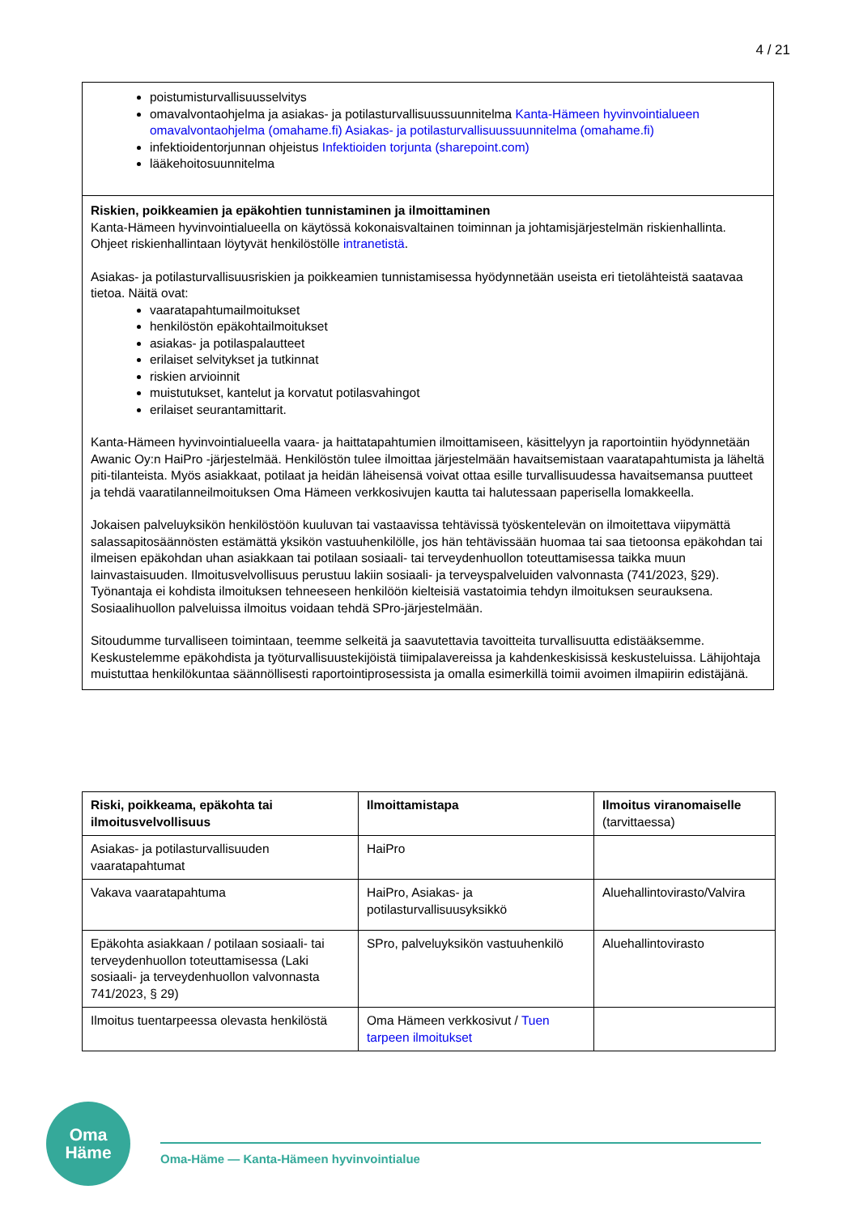4 / 21
poistumisturvallisuusselvitys
omavalvontaohjelma ja asiakas- ja potilasturvallisuussuunnitelma Kanta-Hämeen hyvinvointialueen omavalvontaohjelma (omahame.fi) Asiakas- ja potilasturvallisuussuunnitelma (omahame.fi)
infektioidentorjunnan ohjeistus Infektioiden torjunta (sharepoint.com)
lääkehoitosuunnitelma
Riskien, poikkeamien ja epäkohtien tunnistaminen ja ilmoittaminen
Kanta-Hämeen hyvinvointialueella on käytössä kokonaisvaltainen toiminnan ja johtamisjärjestelmän riskienhallinta. Ohjeet riskienhallintaan löytyvät henkilöstölle intranetistä.
Asiakas- ja potilasturvallisuusriskien ja poikkeamien tunnistamisessa hyödynnetään useista eri tietolähteistä saatavaa tietoa. Näitä ovat:
vaaratapahtumailmoitukset
henkilöstön epäkohtailmoitukset
asiakas- ja potilaspalautteet
erilaiset selvitykset ja tutkinnat
riskien arvioinnit
muistutukset, kantelut ja korvatut potilasvahingot
erilaiset seurantamittarit.
Kanta-Hämeen hyvinvointialueella vaara- ja haittatapahtumien ilmoittamiseen, käsittelyyn ja raportointiin hyödynnetään Awanic Oy:n HaiPro -järjestelmää. Henkilöstön tulee ilmoittaa järjestelmään havaitsemistaan vaaratapahtumista ja läheltä piti-tilanteista. Myös asiakkaat, potilaat ja heidän läheisensä voivat ottaa esille turvallisuudessa havaitsemansa puutteet ja tehdä vaaratilanneilmoituksen Oma Hämeen verkkosivujen kautta tai halutessaan paperisella lomakkeella.
Jokaisen palveluyksikön henkilöstöön kuuluvan tai vastaavissa tehtävissä työskentelevän on ilmoitettava viipymättä salassapitosäännösten estämättä yksikön vastuuhenkilölle, jos hän tehtävissään huomaa tai saa tietoonsa epäkohdan tai ilmeisen epäkohdan uhan asiakkaan tai potilaan sosiaali- tai terveydenhuollon toteuttamisessa taikka muun lainvastaisuuden. Ilmoitusvelvollisuus perustuu lakiin sosiaali- ja terveyspalveluiden valvonnasta (741/2023, §29). Työnantaja ei kohdista ilmoituksen tehneeseen henkilöön kielteisiä vastatoimia tehdyn ilmoituksen seurauksena. Sosiaalihuollon palveluissa ilmoitus voidaan tehdä SPro-järjestelmään.
Sitoudumme turvalliseen toimintaan, teemme selkeitä ja saavutettavia tavoitteita turvallisuutta edistääksemme. Keskustelemme epäkohdista ja työturvallisuustekijöistä tiimipalavereissa ja kahdenkeskisissä keskusteluissa. Lähijohtaja muistuttaa henkilökuntaa säännöllisesti raportointiprosessista ja omalla esimerkillä toimii avoimen ilmapiirin edistäjänä.
| Riski, poikkeama, epäkohta tai ilmoitusvelvollisuus | Ilmoittamistapa | Ilmoitus viranomaiselle (tarvittaessa) |
| --- | --- | --- |
| Asiakas- ja potilasturvallisuuden vaaratapahtumat | HaiPro | |
| Vakava vaaratapahtuma | HaiPro, Asiakas- ja potilasturvallisuusyksikkö | Aluehallintovirasto/Valvira |
| Epäkohta asiakkaan / potilaan sosiaali- tai terveydenhuollon toteuttamisessa (Laki sosiaali- ja terveydenhuollon valvonnasta 741/2023, § 29) | SPro, palveluyksikön vastuuhenkilö | Aluehallintovirasto |
| Ilmoitus tuentarpeessa olevasta henkilöstä | Oma Hämeen verkkosivut / Tuen tarpeen ilmoitukset | |
Oma
Häme
Oma-Häme — Kanta-Hämeen hyvinvointialue